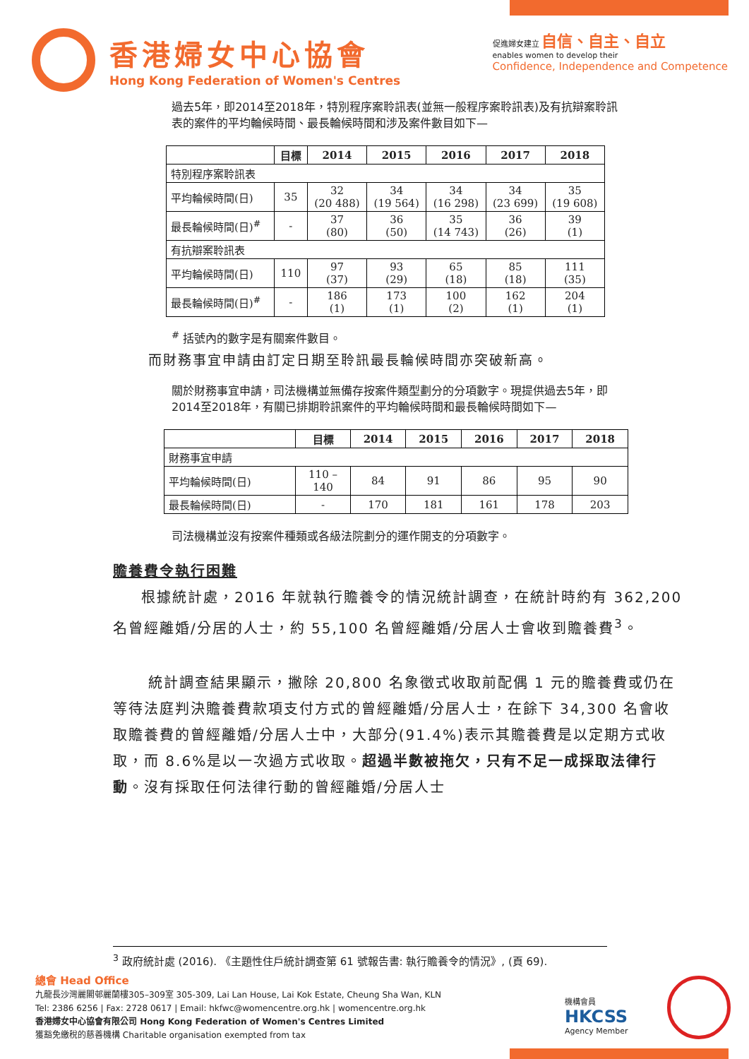香港婦女中心協會
Hong Kong Federation of Women's Centres
促進婦女建立 自信、自主、自立
enables women to develop their
Confidence, Independence and Competence
過去5年，即2014至2018年，特別程序案聆訊表(並無一般程序案聆訊表)及有抗辯案聆訊表的案件的平均輪候時間、最長輪候時間和涉及案件數目如下—
| | 目標 | 2014 | 2015 | 2016 | 2017 | 2018 |
| --- | --- | --- | --- | --- | --- | --- |
| 特別程序案聆訊表 | | | | | | |
| 平均輪候時間(日) | 35 | 32 (20 488) | 34 (19 564) | 34 (16 298) | 34 (23 699) | 35 (19 608) |
| 最長輪候時間(日)<sup>#</sup> | - | 37 (80) | 36 (50) | 35 (14 743) | 36 (26) | 39 (1) |
| 有抗辯案聆訊表 | | | | | | |
| 平均輪候時間(日) | 110 | 97 (37) | 93 (29) | 65 (18) | 85 (18) | 111 (35) |
| 最長輪候時間(日)<sup>#</sup> | - | 186 (1) | 173 (1) | 100 (2) | 162 (1) | 204 (1) |
<sup>#</sup> 括號內的數字是有關案件數目。
而財務事宜申請由訂定日期至聆訊最長輪候時間亦突破新高。
關於財務事宜申請，司法機構並無備存按案件類型劃分的分項數字。現提供過去5年，即2014至2018年，有關已排期聆訊案件的平均輪候時間和最長輪候時間如下—
| | 目標 | 2014 | 2015 | 2016 | 2017 | 2018 |
| --- | --- | --- | --- | --- | --- | --- |
| 財務事宜申請 | | | | | | |
| 平均輪候時間(日) | 110 – 140 | 84 | 91 | 86 | 95 | 90 |
| 最長輪候時間(日) | - | 170 | 181 | 161 | 178 | 203 |
司法機構並沒有按案件種類或各級法院劃分的運作開支的分項數字。
贍養費令執行困難
根據統計處，2016 年就執行贍養令的情況統計調查，在統計時約有 362,200 名曾經離婚/分居的人士，約 55,100 名曾經離婚/分居人士會收到贍養費<sup>3</sup>。
統計調查結果顯示，撇除 20,800 名象徵式收取前配偶 1 元的贍養費或仍在等待法庭判決贍養費款項支付方式的曾經離婚/分居人士，在餘下 34,300 名會收取贍養費的曾經離婚/分居人士中，大部分(91.4%)表示其贍養費是以定期方式收取，而 8.6%是以一次過方式收取。超過半數被拖欠，只有不足一成採取法律行動。沒有採取任何法律行動的曾經離婚/分居人士
<sup>3</sup> 政府統計處 (2016). 《主題性住戶統計調查第 61 號報告書: 執行贍養令的情況》, (頁 69).
總會 Head Office
九龍長沙灣麗閣邨麗蘭樓305–309室 305-309, Lai Lan House, Lai Kok Estate, Cheung Sha Wan, KLN
Tel: 2386 6256 | Fax: 2728 0617 | Email: hkfwc@womencentre.org.hk | womencentre.org.hk
香港婦女中心協會有限公司 Hong Kong Federation of Women's Centres Limited
獲豁免繳稅的慈善機構 Charitable organisation exempted from tax
機構會員
HKCSS
Agency Member